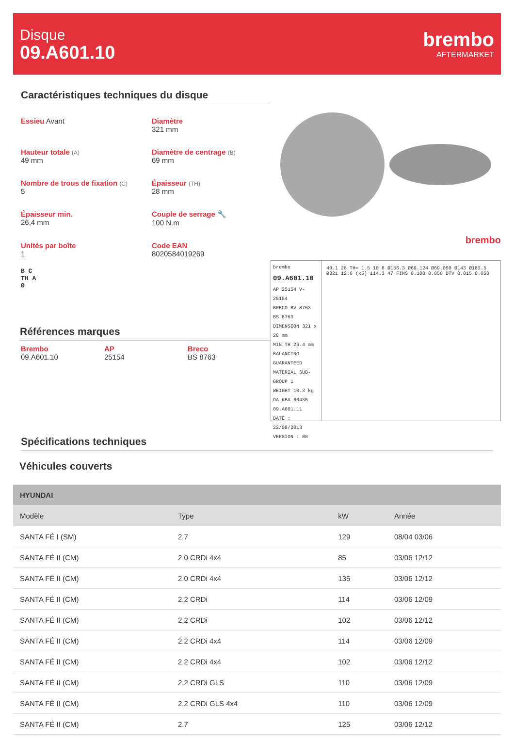Disque
09.A601.10
brembo
AFTERMARKET
Caractéristiques techniques du disque
Essieu Avant
Diamètre
321 mm
Hauteur totale (A)
49 mm
Diamètre de centrage (B)
69 mm
Nombre de trous de fixation (C)
5
Épaisseur (TH)
28 mm
Épaisseur min.
26,4 mm
Couple de serrage 🔧
100 N.m
Unités par boîte
1
Code EAN
8020584019269
B C
TH A
Ø
Références marques
Brembo
09.A601.10
AP
25154
Breco
BS 8763
brembo
brembo
09.A601.10
AP 25154 V-25154
BRECO BV 8763-BS 8763
DIMENSION 321 x 28 mm
MIN TH 26.4 mm
BALANCING GUARANTEED
MATERIAL SUB-GROUP 1
WEIGHT 10.3 kg
DA KBA 60436
09.A601.11
DATE : 22/08/2013 VERSION : 00
49.1 28 TH= 1.5 10 8 Ø156.3 Ø69.124 Ø69.050 Ø143 Ø183.5 Ø321 12.6 (x5) 114.3 47 FINS 0.100 0.050 DTV 0.015 0.050
Spécifications techniques
Véhicules couverts
| HYUNDAI | | | |
| --- | --- | --- | --- |
| Modèle | Type | kW | Année |
| SANTA FÉ I (SM) | 2.7 | 129 | 08/04 03/06 |
| SANTA FÉ II (CM) | 2.0 CRDi 4x4 | 85 | 03/06 12/12 |
| SANTA FÉ II (CM) | 2.0 CRDi 4x4 | 135 | 03/06 12/12 |
| SANTA FÉ II (CM) | 2.2 CRDi | 114 | 03/06 12/09 |
| SANTA FÉ II (CM) | 2.2 CRDi | 102 | 03/06 12/12 |
| SANTA FÉ II (CM) | 2.2 CRDi 4x4 | 114 | 03/06 12/09 |
| SANTA FÉ II (CM) | 2.2 CRDi 4x4 | 102 | 03/06 12/12 |
| SANTA FÉ II (CM) | 2.2 CRDi GLS | 110 | 03/06 12/09 |
| SANTA FÉ II (CM) | 2.2 CRDi GLS 4x4 | 110 | 03/06 12/09 |
| SANTA FÉ II (CM) | 2.7 | 125 | 03/06 12/12 |